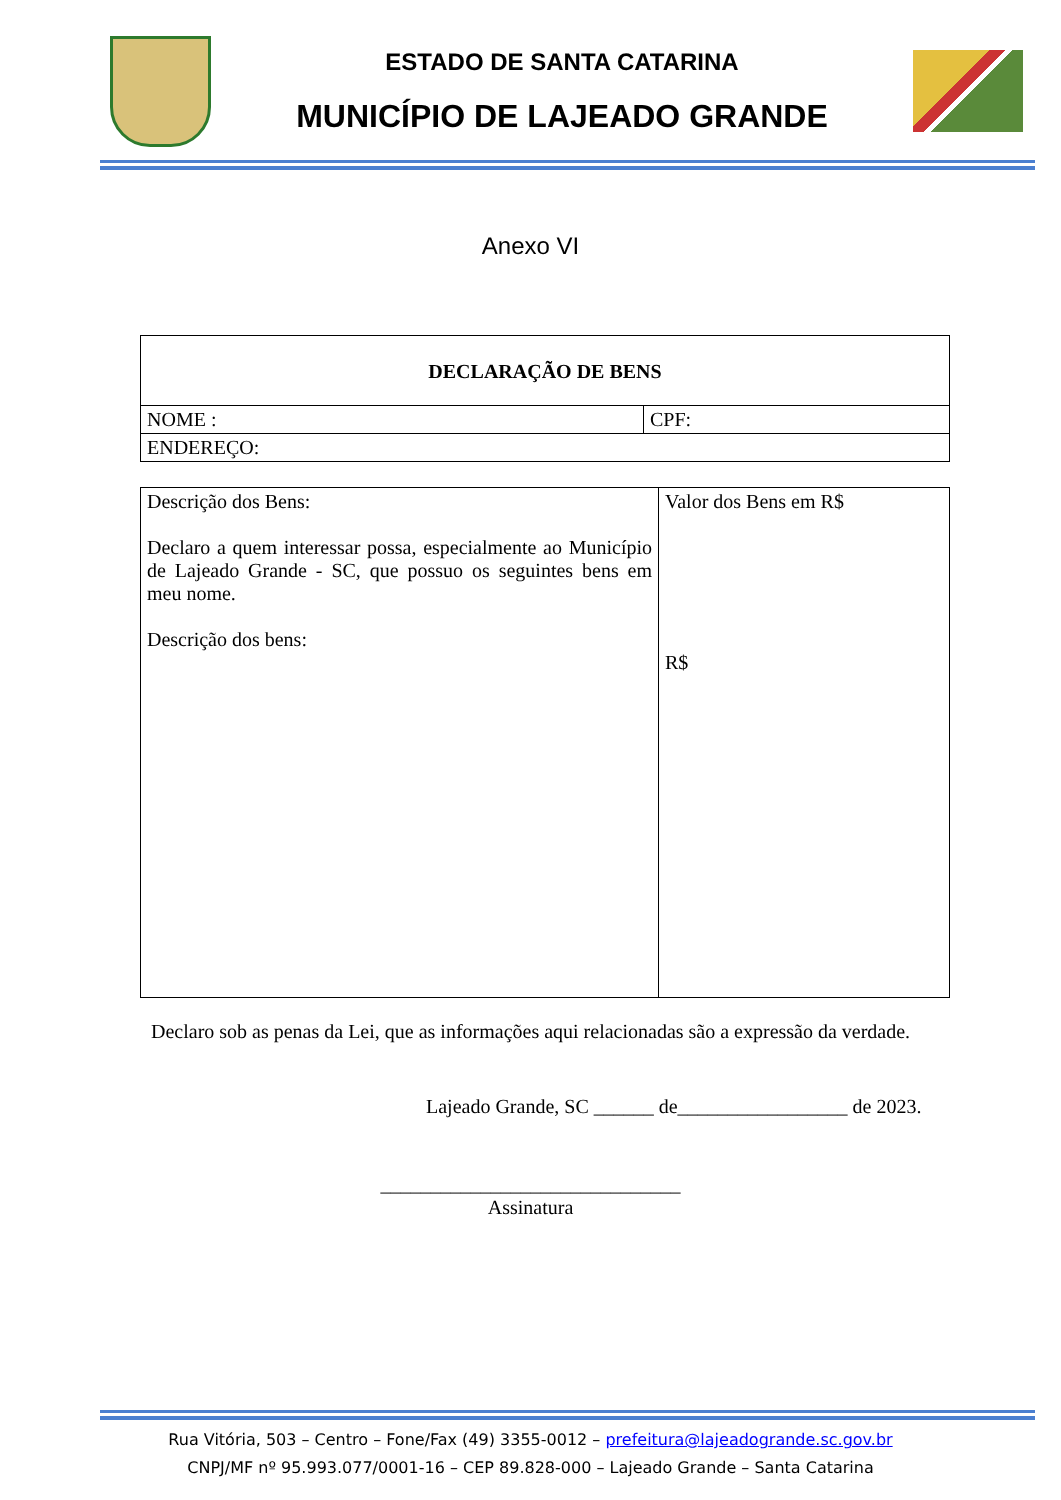ESTADO DE SANTA CATARINA
MUNICÍPIO DE LAJEADO GRANDE
Anexo VI
| DECLARAÇÃO DE BENS | |
| NOME : | CPF: |
| ENDEREÇO: | |
| Descrição dos Bens: Declaro a quem interessar possa, especialmente ao Município de Lajeado Grande - SC, que possuo os seguintes bens em meu nome. Descrição dos bens: | Valor dos Bens em R$ R$ |
Declaro sob as penas da Lei, que as informações aqui relacionadas são a expressão da verdade.
Lajeado Grande, SC ______ de_________________ de 2023.
______________________________
Assinatura
Rua Vitória, 503 – Centro – Fone/Fax (49) 3355-0012 – prefeitura@lajeadogrande.sc.gov.br
CNPJ/MF nº 95.993.077/0001-16 – CEP 89.828-000 – Lajeado Grande – Santa Catarina